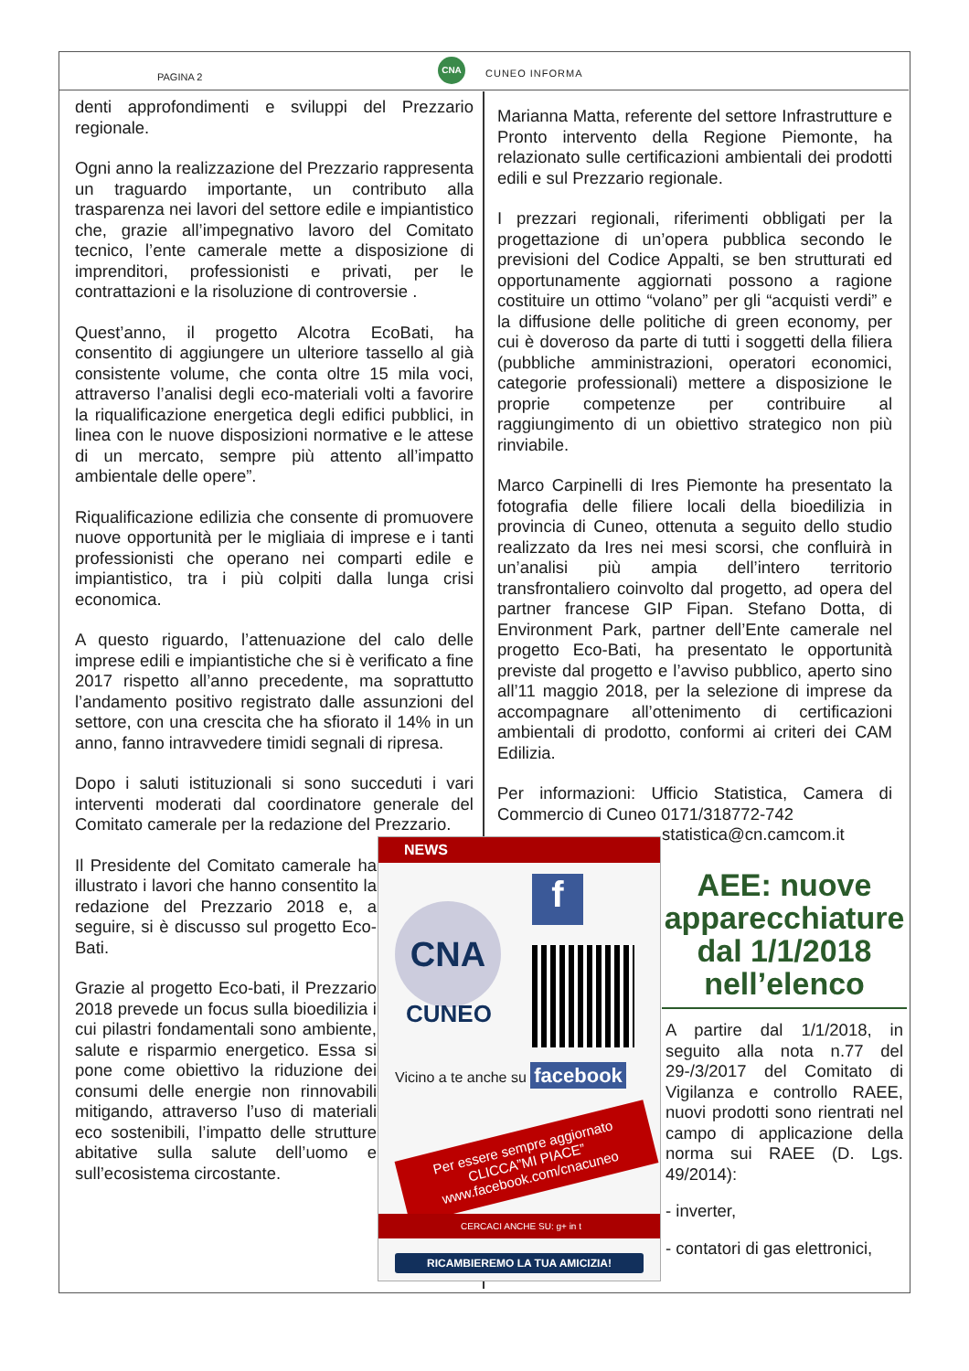PAGINA 2
CNA
CUNEO INFORMA
denti approfondimenti e sviluppi del Prezzario regionale.
Ogni anno la realizzazione del Prezzario rappresenta un traguardo importante, un contributo alla trasparenza nei lavori del settore edile e impiantistico che, grazie all’impegnativo lavoro del Comitato tecnico, l’ente camerale mette a disposizione di imprenditori, professionisti e privati, per le contrattazioni e la risoluzione di controversie .
Quest’anno, il progetto Alcotra EcoBati, ha consentito di aggiungere un ulteriore tassello al già consistente volume, che conta oltre 15 mila voci, attraverso l’analisi degli eco-materiali volti a favorire la riqualificazione energetica degli edifici pubblici, in linea con le nuove disposizioni normative e le attese di un mercato, sempre più attento all’impatto ambientale delle opere”.
Riqualificazione edilizia che consente di promuovere nuove opportunità per le migliaia di imprese e i tanti professionisti che operano nei comparti edile e impiantistico, tra i più colpiti dalla lunga crisi economica.
A questo riguardo, l’attenuazione del calo delle imprese edili e impiantistiche che si è verificato a fine 2017 rispetto all’anno precedente, ma soprattutto l’andamento positivo registrato dalle assunzioni del settore, con una crescita che ha sfiorato il 14% in un anno, fanno intravvedere timidi segnali di ripresa.
Dopo i saluti istituzionali si sono succeduti i vari interventi moderati dal coordinatore generale del Comitato camerale per la redazione del Prezzario.
Il Presidente del Comitato camerale ha illustrato i lavori che hanno consentito la redazione del Prezzario 2018 e, a seguire, si è discusso sul progetto Eco-Bati.
Grazie al progetto Eco-bati, il Prezzario 2018 prevede un focus sulla bioedilizia i cui pilastri fondamentali sono ambiente, salute e risparmio energetico. Essa si pone come obiettivo la riduzione dei consumi delle energie non rinnovabili mitigando, attraverso l’uso di materiali eco sostenibili, l’impatto delle strutture abitative sulla salute dell’uomo e sull’ecosistema circostante.
Marianna Matta, referente del settore Infrastrutture e Pronto intervento della Regione Piemonte, ha relazionato sulle certificazioni ambientali dei prodotti edili e sul Prezzario regionale.
I prezzari regionali, riferimenti obbligati per la progettazione di un’opera pubblica secondo le previsioni del Codice Appalti, se ben strutturati ed opportunamente aggiornati possono a ragione costituire un ottimo “volano” per gli “acquisti verdi” e la diffusione delle politiche di green economy, per cui è doveroso da parte di tutti i soggetti della filiera (pubbliche amministrazioni, operatori economici, categorie professionali) mettere a disposizione le proprie competenze per contribuire al raggiungimento di un obiettivo strategico non più rinviabile.
Marco Carpinelli di Ires Piemonte ha presentato la fotografia delle filiere locali della bioedilizia in provincia di Cuneo, ottenuta a seguito dello studio realizzato da Ires nei mesi scorsi, che confluirà in un’analisi più ampia dell’intero territorio transfrontaliero coinvolto dal progetto, ad opera del partner francese GIP Fipan. Stefano Dotta, di Environment Park, partner dell’Ente camerale nel progetto Eco-Bati, ha presentato le opportunità previste dal progetto e l’avviso pubblico, aperto sino all’11 maggio 2018, per la selezione di imprese da accompagnare all’ottenimento di certificazioni ambientali di prodotto, conformi ai criteri dei CAM Edilizia.
Per informazioni: Ufficio Statistica, Camera di Commercio di Cuneo 0171/318772-742
statistica@cn.camcom.it
NEWS
CNA
CUNEO
f
Vicino a te anche su facebook
Per essere sempre aggiornato
CLICCA”MI PIACE”
www.facebook.com/cnacuneo
CERCACI ANCHE SU: g+ in t
RICAMBIEREMO LA TUA AMICIZIA!
AEE: nuove apparecchiature dal 1/1/2018 nell’elenco
A partire dal 1/1/2018, in seguito alla nota n.77 del 29-/3/2017 del Comitato di Vigilanza e controllo RAEE, nuovi prodotti sono rientrati nel campo di applicazione della norma sui RAEE (D. Lgs. 49/2014):
- inverter,
- contatori di gas elettronici,